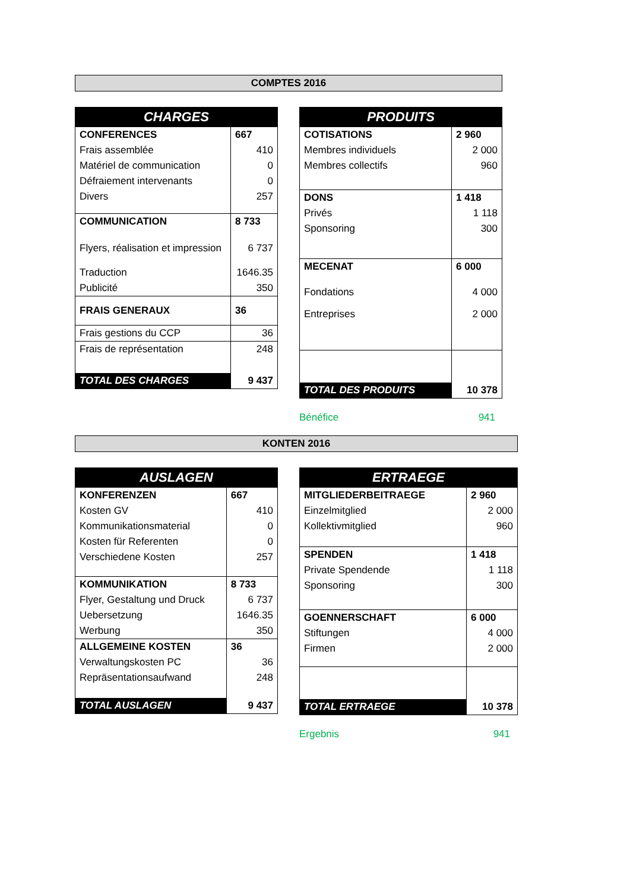COMPTES 2016
| CHARGES | |
| CONFERENCES | 667 |
| Frais assemblée | 410 |
| Matériel de communication | 0 |
| Défraiement intervenants | 0 |
| Divers | 257 |
| COMMUNICATION | 8 733 |
| Flyers, réalisation et impression | 6 737 |
| Traduction | 1646.35 |
| Publicité | 350 |
| FRAIS GENERAUX | 36 |
| Frais gestions du CCP | 36 |
| Frais de représentation | 248 |
| TOTAL DES CHARGES | 9 437 |
| PRODUITS | |
| COTISATIONS | 2 960 |
| Membres individuels | 2 000 |
| Membres collectifs | 960 |
| DONS | 1 418 |
| Privés | 1 118 |
| Sponsoring | 300 |
| MECENAT | 6 000 |
| Fondations | 4 000 |
| Entreprises | 2 000 |
| TOTAL DES PRODUITS | 10 378 |
Bénéfice 941
KONTEN 2016
| AUSLAGEN | |
| KONFERENZEN | 667 |
| Kosten GV | 410 |
| Kommunikationsmaterial | 0 |
| Kosten für Referenten | 0 |
| Verschiedene Kosten | 257 |
| KOMMUNIKATION | 8 733 |
| Flyer, Gestaltung und Druck | 6 737 |
| Uebersetzung | 1646.35 |
| Werbung | 350 |
| ALLGEMEINE KOSTEN | 36 |
| Verwaltungskosten PC | 36 |
| Repräsentationsaufwand | 248 |
| TOTAL AUSLAGEN | 9 437 |
| ERTRAEGE | |
| MITGLIEDERBEITRAEGE | 2 960 |
| Einzelmitglied | 2 000 |
| Kollektivmitglied | 960 |
| SPENDEN | 1 418 |
| Private Spendende | 1 118 |
| Sponsoring | 300 |
| GOENNERSCHAFT | 6 000 |
| Stiftungen | 4 000 |
| Firmen | 2 000 |
| TOTAL ERTRAEGE | 10 378 |
Ergebnis 941